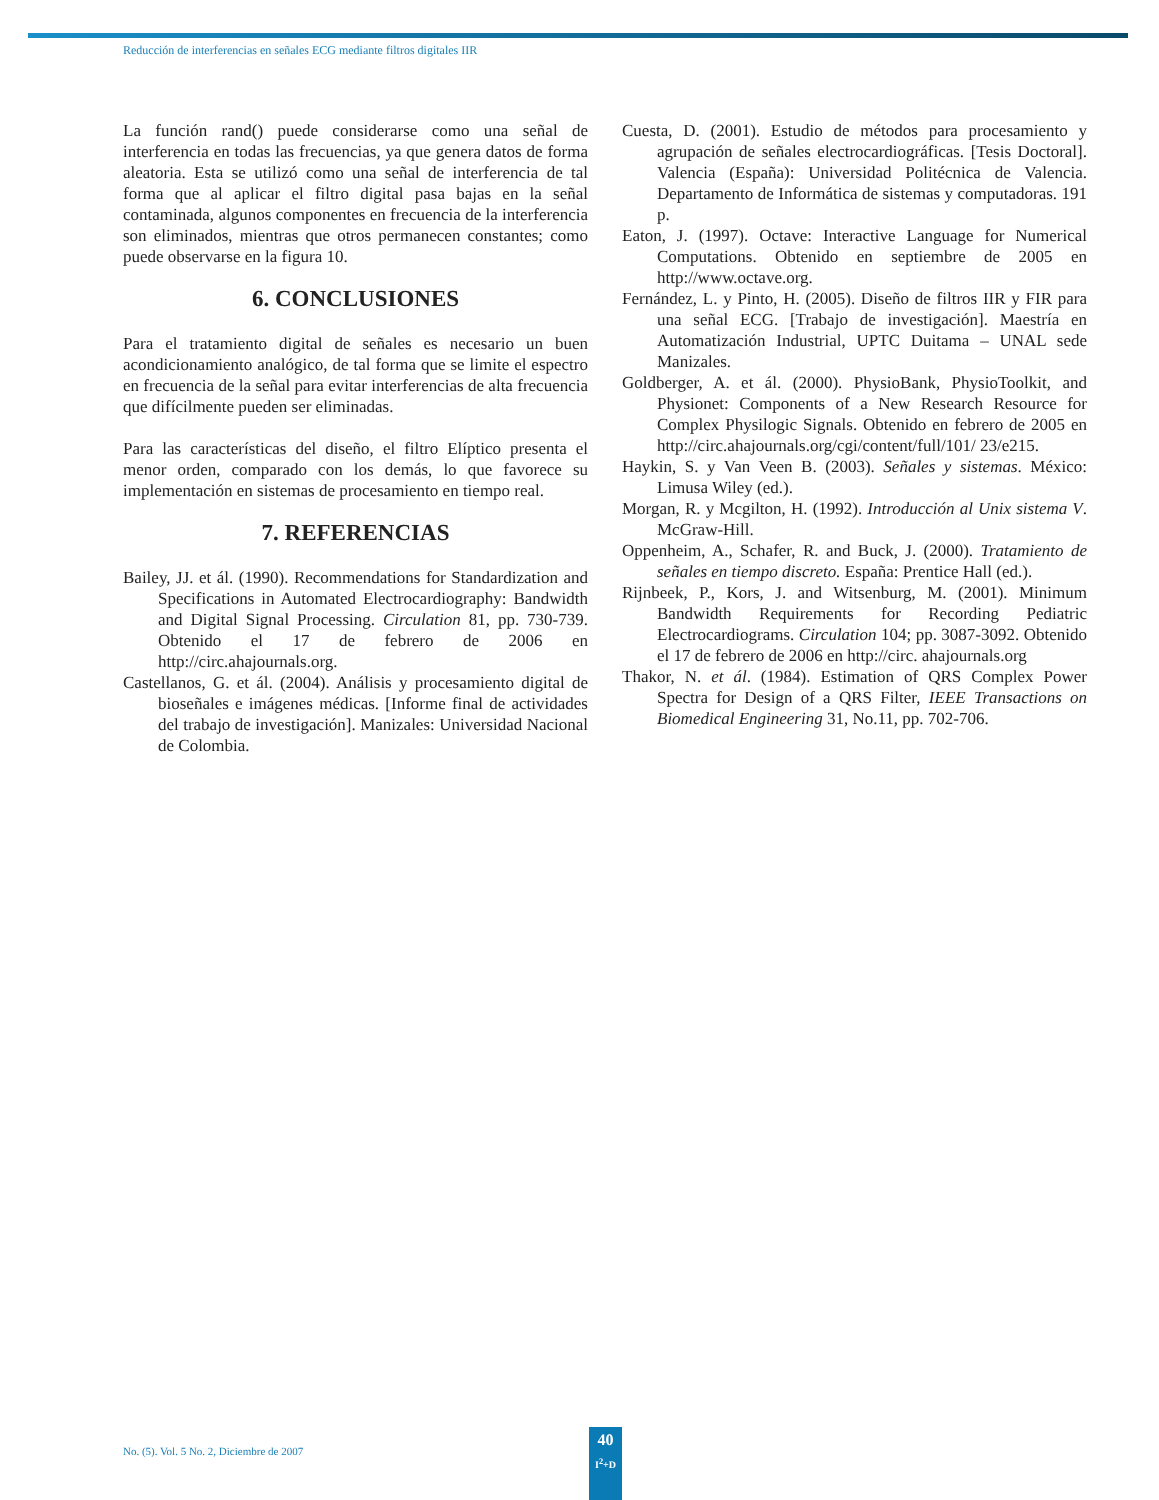Reducción de interferencias en señales ECG mediante filtros digitales IIR
La función rand() puede considerarse como una señal de interferencia en todas las frecuencias, ya que genera datos de forma aleatoria. Esta se utilizó como una señal de interferencia de tal forma que al aplicar el filtro digital pasa bajas en la señal contaminada, algunos componentes en frecuencia de la interferencia son eliminados, mientras que otros permanecen constantes; como puede observarse en la figura 10.
6. CONCLUSIONES
Para el tratamiento digital de señales es necesario un buen acondicionamiento analógico, de tal forma que se limite el espectro en frecuencia de la señal para evitar interferencias de alta frecuencia que difícilmente pueden ser eliminadas.
Para las características del diseño, el filtro Elíptico presenta el menor orden, comparado con los demás, lo que favorece su implementación en sistemas de procesamiento en tiempo real.
7. REFERENCIAS
Bailey, JJ. et ál. (1990). Recommendations for Standardization and Specifications in Automated Electrocardiography: Bandwidth and Digital Signal Processing. Circulation 81, pp. 730-739. Obtenido el 17 de febrero de 2006 en http://circ.ahajournals.org.
Castellanos, G. et ál. (2004). Análisis y procesamiento digital de bioseñales e imágenes médicas. [Informe final de actividades del trabajo de investigación]. Manizales: Universidad Nacional de Colombia.
Cuesta, D. (2001). Estudio de métodos para procesamiento y agrupación de señales electrocardiográficas. [Tesis Doctoral]. Valencia (España): Universidad Politécnica de Valencia. Departamento de Informática de sistemas y computadoras. 191 p.
Eaton, J. (1997). Octave: Interactive Language for Numerical Computations. Obtenido en septiembre de 2005 en http://www.octave.org.
Fernández, L. y Pinto, H. (2005). Diseño de filtros IIR y FIR para una señal ECG. [Trabajo de investigación]. Maestría en Automatización Industrial, UPTC Duitama – UNAL sede Manizales.
Goldberger, A. et ál. (2000). PhysioBank, PhysioToolkit, and Physionet: Components of a New Research Resource for Complex Physilogic Signals. Obtenido en febrero de 2005 en http://circ.ahajournals.org/cgi/content/full/101/ 23/e215.
Haykin, S. y Van Veen B. (2003). Señales y sistemas. México: Limusa Wiley (ed.).
Morgan, R. y Mcgilton, H. (1992). Introducción al Unix sistema V. McGraw-Hill.
Oppenheim, A., Schafer, R. and Buck, J. (2000). Tratamiento de señales en tiempo discreto. España: Prentice Hall (ed.).
Rijnbeek, P., Kors, J. and Witsenburg, M. (2001). Minimum Bandwidth Requirements for Recording Pediatric Electrocardiograms. Circulation 104; pp. 3087-3092. Obtenido el 17 de febrero de 2006 en http://circ. ahajournals.org
Thakor, N. et ál. (1984). Estimation of QRS Complex Power Spectra for Design of a QRS Filter, IEEE Transactions on Biomedical Engineering 31, No.11, pp. 702-706.
No. (5). Vol. 5 No. 2, Diciembre de 2007
40
I<sup>2</sup>+D